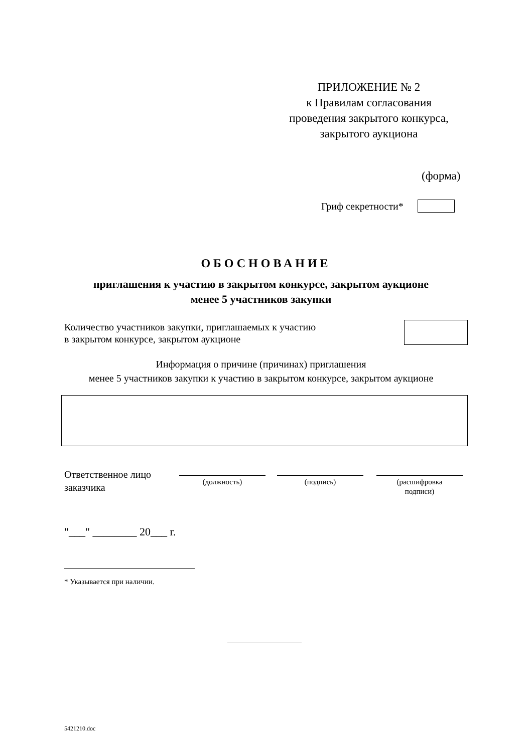ПРИЛОЖЕНИЕ № 2
к Правилам согласования
проведения закрытого конкурса,
закрытого аукциона
(форма)
Гриф секретности*
ОБОСНОВАНИЕ
приглашения к участию в закрытом конкурсе, закрытом аукционе
менее 5 участников закупки
Количество участников закупки, приглашаемых к участию
в закрытом конкурсе, закрытом аукционе
Информация о причине (причинах) приглашения
менее 5 участников закупки к участию в закрытом конкурсе, закрытом аукционе
Ответственное лицо
заказчика
(должность) (подпись)
(расшифровка
подписи)
"___" ________ 20___ г.
* Указывается при наличии.
5421210.doc